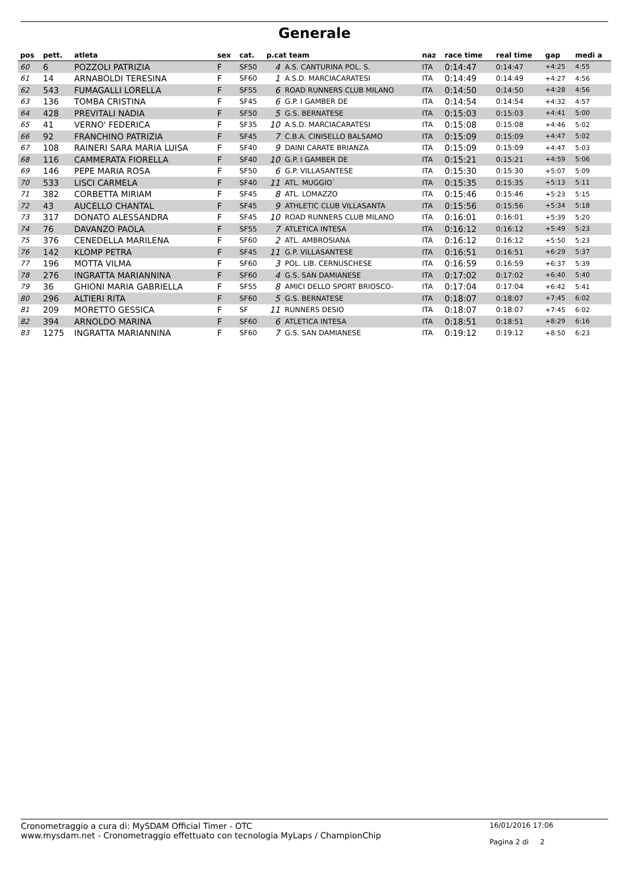Generale
| pos | pett. | atleta | sex | cat. | p.cat team | | naz | race time | real time | gap | medi a |
| --- | --- | --- | --- | --- | --- | --- | --- | --- | --- | --- | --- |
| 60 | 6 | POZZOLI PATRIZIA | F | SF50 | 4 | A.S. CANTURINA POL. S. | ITA | 0:14:47 | 0:14:47 | +4:25 | 4:55 |
| 61 | 14 | ARNABOLDI TERESINA | F | SF60 | 1 | A.S.D. MARCIACARATESI | ITA | 0:14:49 | 0:14:49 | +4:27 | 4:56 |
| 62 | 543 | FUMAGALLI LORELLA | F | SF55 | 6 | ROAD RUNNERS CLUB MILANO | ITA | 0:14:50 | 0:14:50 | +4:28 | 4:56 |
| 63 | 136 | TOMBA CRISTINA | F | SF45 | 6 | G.P. I GAMBER DE | ITA | 0:14:54 | 0:14:54 | +4:32 | 4:57 |
| 64 | 428 | PREVITALI NADIA | F | SF50 | 5 | G.S. BERNATESE | ITA | 0:15:03 | 0:15:03 | +4:41 | 5:00 |
| 65 | 41 | VERNO' FEDERICA | F | SF35 | 10 | A.S.D. MARCIACARATESI | ITA | 0:15:08 | 0:15:08 | +4:46 | 5:02 |
| 66 | 92 | FRANCHINO PATRIZIA | F | SF45 | 7 | C.B.A. CINISELLO BALSAMO | ITA | 0:15:09 | 0:15:09 | +4:47 | 5:02 |
| 67 | 108 | RAINERI SARA MARIA LUISA | F | SF40 | 9 | DAINI CARATE BRIANZA | ITA | 0:15:09 | 0:15:09 | +4:47 | 5:03 |
| 68 | 116 | CAMMERATA FIORELLA | F | SF40 | 10 | G.P. I GAMBER DE | ITA | 0:15:21 | 0:15:21 | +4:59 | 5:06 |
| 69 | 146 | PEPE MARIA ROSA | F | SF50 | 6 | G.P. VILLASANTESE | ITA | 0:15:30 | 0:15:30 | +5:07 | 5:09 |
| 70 | 533 | LISCI CARMELA | F | SF40 | 11 | ATL. MUGGIO` | ITA | 0:15:35 | 0:15:35 | +5:13 | 5:11 |
| 71 | 382 | CORBETTA MIRIAM | F | SF45 | 8 | ATL. LOMAZZO | ITA | 0:15:46 | 0:15:46 | +5:23 | 5:15 |
| 72 | 43 | AUCELLO CHANTAL | F | SF45 | 9 | ATHLETIC CLUB VILLASANTA | ITA | 0:15:56 | 0:15:56 | +5:34 | 5:18 |
| 73 | 317 | DONATO ALESSANDRA | F | SF45 | 10 | ROAD RUNNERS CLUB MILANO | ITA | 0:16:01 | 0:16:01 | +5:39 | 5:20 |
| 74 | 76 | DAVANZO PAOLA | F | SF55 | 7 | ATLETICA INTESA | ITA | 0:16:12 | 0:16:12 | +5:49 | 5:23 |
| 75 | 376 | CENEDELLA MARILENA | F | SF60 | 2 | ATL. AMBROSIANA | ITA | 0:16:12 | 0:16:12 | +5:50 | 5:23 |
| 76 | 142 | KLOMP PETRA | F | SF45 | 11 | G.P. VILLASANTESE | ITA | 0:16:51 | 0:16:51 | +6:29 | 5:37 |
| 77 | 196 | MOTTA VILMA | F | SF60 | 3 | POL. LIB. CERNUSCHESE | ITA | 0:16:59 | 0:16:59 | +6:37 | 5:39 |
| 78 | 276 | INGRATTA MARIANNINA | F | SF60 | 4 | G.S. SAN DAMIANESE | ITA | 0:17:02 | 0:17:02 | +6:40 | 5:40 |
| 79 | 36 | GHIONI MARIA GABRIELLA | F | SF55 | 8 | AMICI DELLO SPORT BRIOSCO- | ITA | 0:17:04 | 0:17:04 | +6:42 | 5:41 |
| 80 | 296 | ALTIERI RITA | F | SF60 | 5 | G.S. BERNATESE | ITA | 0:18:07 | 0:18:07 | +7:45 | 6:02 |
| 81 | 209 | MORETTO GESSICA | F | SF | 11 | RUNNERS DESIO | ITA | 0:18:07 | 0:18:07 | +7:45 | 6:02 |
| 82 | 394 | ARNOLDO MARINA | F | SF60 | 6 | ATLETICA INTESA | ITA | 0:18:51 | 0:18:51 | +8:29 | 6:16 |
| 83 | 1275 | INGRATTA MARIANNINA | F | SF60 | 7 | G.S. SAN DAMIANESE | ITA | 0:19:12 | 0:19:12 | +8:50 | 6:23 |
Cronometraggio a cura di: MySDAM Official Timer - OTC
www.mysdam.net - Cronometraggio effettuato con tecnologia MyLaps / ChampionChip
16/01/2016 17:06
Pagina 2 di 2